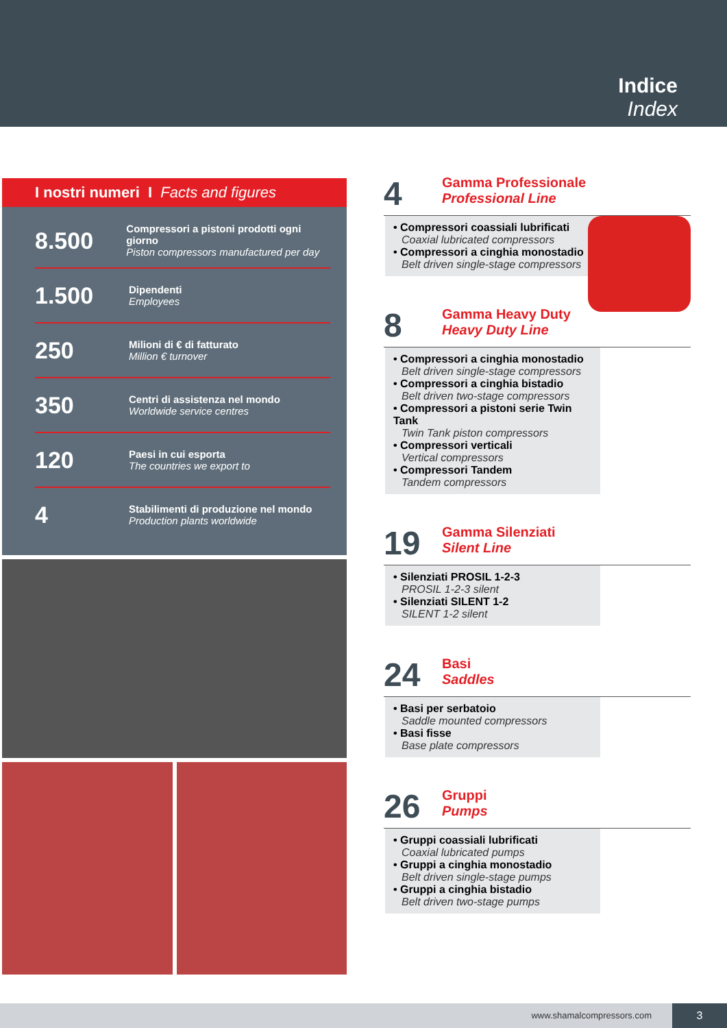Indice
Index
I nostri numeri I Facts and figures
8.500
Compressori a pistoni prodotti ogni giorno
Piston compressors manufactured per day
1.500
Dipendenti
Employees
250
Milioni di € di fatturato
Million € turnover
350
Centri di assistenza nel mondo
Worldwide service centres
120
Paesi in cui esporta
The countries we export to
4
Stabilimenti di produzione nel mondo
Production plants worldwide
4
Gamma Professionale
Professional Line
• Compressori coassiali lubrificati
Coaxial lubricated compressors
• Compressori a cinghia monostadio
Belt driven single-stage compressors
8
Gamma Heavy Duty
Heavy Duty Line
• Compressori a cinghia monostadio
Belt driven single-stage compressors
• Compressori a cinghia bistadio
Belt driven two-stage compressors
• Compressori a pistoni serie Twin Tank
Twin Tank piston compressors
• Compressori verticali
Vertical compressors
• Compressori Tandem
Tandem compressors
19
Gamma Silenziati
Silent Line
• Silenziati PROSIL 1-2-3
PROSIL 1-2-3 silent
• Silenziati SILENT 1-2
SILENT 1-2 silent
24
Basi
Saddles
• Basi per serbatoio
Saddle mounted compressors
• Basi fisse
Base plate compressors
26
Gruppi
Pumps
• Gruppi coassiali lubrificati
Coaxial lubricated pumps
• Gruppi a cinghia monostadio
Belt driven single-stage pumps
• Gruppi a cinghia bistadio
Belt driven two-stage pumps
www.shamalcompressors.com 3